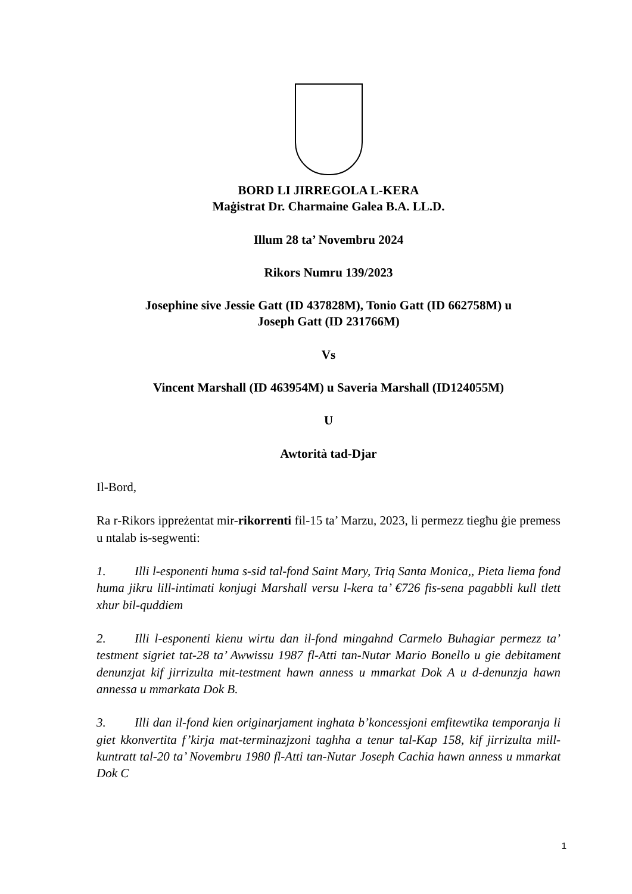BORD LI JIRREGOLA L-KERA
Maġistrat Dr. Charmaine Galea B.A. LL.D.
Illum 28 ta’ Novembru 2024
Rikors Numru 139/2023
Josephine sive Jessie Gatt (ID 437828M), Tonio Gatt (ID 662758M) u
Joseph Gatt (ID 231766M)
Vs
Vincent Marshall (ID 463954M) u Saveria Marshall (ID124055M)
U
Awtorità tad-Djar
Il-Bord,
Ra r-Rikors ippreżentat mir-rikorrenti fil-15 ta’ Marzu, 2023, li permezz tiegħu ġie premess u ntalab is-segwenti:
1. Illi l-esponenti huma s-sid tal-fond Saint Mary, Triq Santa Monica,, Pieta liema fond huma jikru lill-intimati konjugi Marshall versu l-kera ta’ €726 fis-sena pagabbli kull tlett xhur bil-quddiem
2. Illi l-esponenti kienu wirtu dan il-fond mingahnd Carmelo Buhagiar permezz ta’ testment sigriet tat-28 ta’ Awwissu 1987 fl-Atti tan-Nutar Mario Bonello u gie debitament denunzjat kif jirrizulta mit-testment hawn anness u mmarkat Dok A u d-denunzja hawn annessa u mmarkata Dok B.
3. Illi dan il-fond kien originarjament inghata b’koncessjoni emfitewtika temporanja li giet kkonvertita f’kirja mat-terminazjzoni taghha a tenur tal-Kap 158, kif jirrizulta mill-kuntratt tal-20 ta’ Novembru 1980 fl-Atti tan-Nutar Joseph Cachia hawn anness u mmarkat Dok C
1